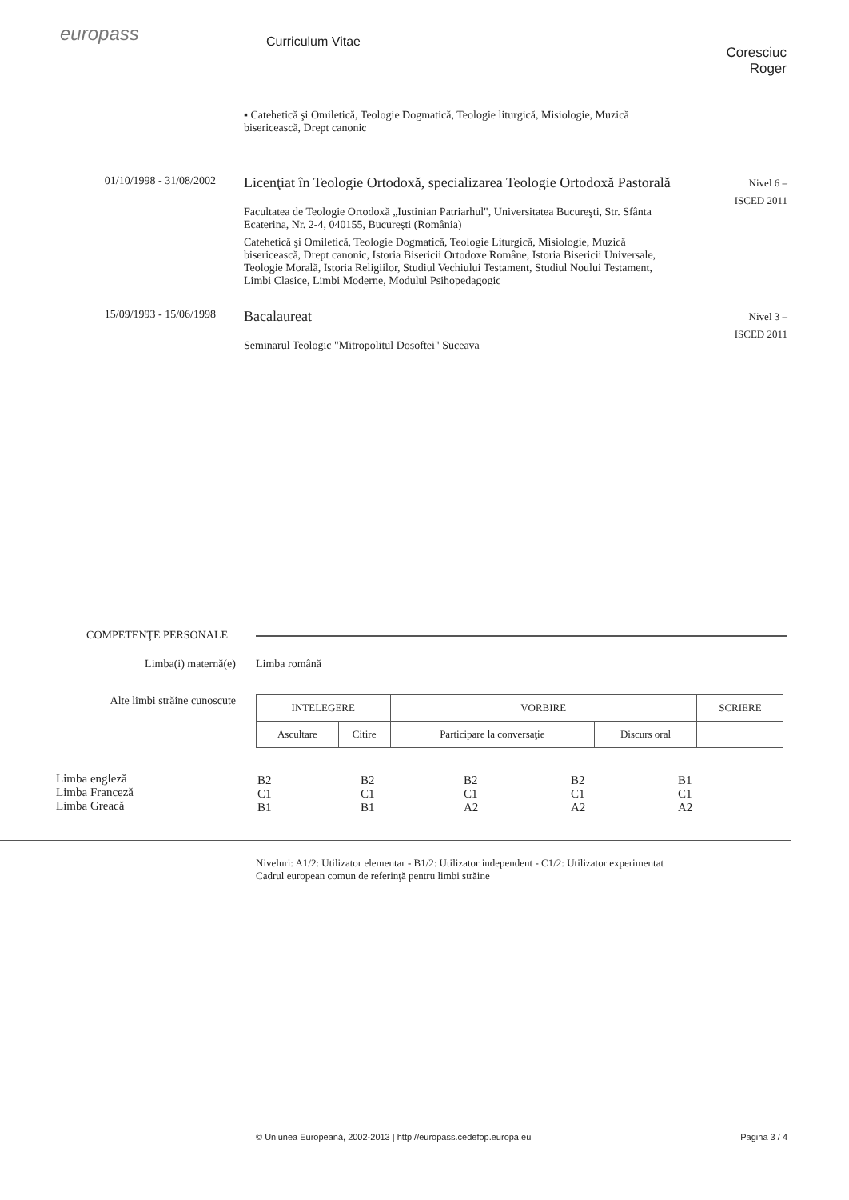europass
Curriculum Vitae
Coresciuc Roger
▪ Catehetică şi Omiletică, Teologie Dogmatică, Teologie liturgică, Misiologie, Muzică bisericească, Drept canonic
01/10/1998 - 31/08/2002
Licenţiat în Teologie Ortodoxă, specializarea Teologie Ortodoxă Pastorală
Facultatea de Teologie Ortodoxă „Iustinian Patriarhul", Universitatea Bucureşti, Str. Sfânta Ecaterina, Nr. 2-4, 040155, Bucureşti (România)
Catehetică şi Omiletică, Teologie Dogmatică, Teologie Liturgică, Misiologie, Muzică bisericească, Drept canonic, Istoria Bisericii Ortodoxe Române, Istoria Bisericii Universale, Teologie Morală, Istoria Religiilor, Studiul Vechiului Testament, Studiul Noului Testament, Limbi Clasice, Limbi Moderne, Modulul Psihopedagogic
Nivel 6 –
ISCED 2011
15/09/1993 - 15/06/1998
Bacalaureat
Seminarul Teologic "Mitropolitul Dosoftei" Suceava
Nivel 3 –
ISCED 2011
COMPETENŢE PERSONALE
Limba(i) maternă(e) Limba română
Alte limbi străine cunoscute
| INTELEGERE | | VORBIRE | | SCRIERE |
| --- | --- | --- | --- | --- |
| Ascultare | Citire | Participare la conversaţie | Discurs oral | |
Limba engleză
Limba Franceză
Limba Greacă
| B2 C1 B1 | B2 C1 B1 | B2 C1 A2 | B2 C1 A2 | B1 C1 A2 |
Niveluri: A1/2: Utilizator elementar - B1/2: Utilizator independent - C1/2: Utilizator experimentat
Cadrul european comun de referinţă pentru limbi străine
© Uniunea Europeană, 2002-2013 | http://europass.cedefop.europa.eu Pagina 3 / 4